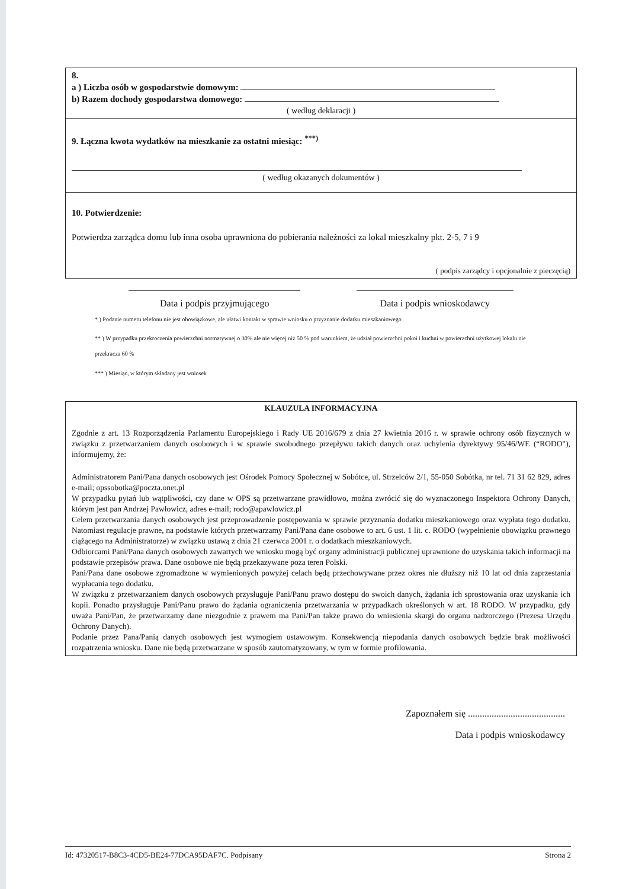8.
a ) Liczba osób w gospodarstwie domowym:
b) Razem dochody gospodarstwa domowego:
( według deklaracji )
9. Łączna kwota wydatków na mieszkanie za ostatni miesiąc: <sup>***)</sup>
( według okazanych dokumentów )
10. Potwierdzenie:
Potwierdza zarządca domu lub inna osoba uprawniona do pobierania należności za lokal mieszkalny pkt. 2-5, 7 i 9
( podpis zarządcy i opcjonalnie z pieczęcią)
Data i podpis przyjmującego Data i podpis wnioskodawcy
* ) Podanie numeru telefonu nie jest obowiązkowe, ale ułatwi kontakt w sprawie wniosku o przyznanie dodatku mieszkaniowego
** ) W przypadku przekroczenia powierzchni normatywnej o 30% ale nie więcej niż 50 % pod warunkiem, że udział powierzchni pokoi i kuchni w powierzchni użytkowej lokalu nie przekracza 60 %
*** ) Miesiąc, w którym składany jest wniosek
KLAUZULA INFORMACYJNA
Zgodnie z art. 13 Rozporządzenia Parlamentu Europejskiego i Rady UE 2016/679 z dnia 27 kwietnia 2016 r. w sprawie ochrony osób fizycznych w związku z przetwarzaniem danych osobowych i w sprawie swobodnego przepływu takich danych oraz uchylenia dyrektywy 95/46/WE (“RODO"), informujemy, że:
Administratorem Pani/Pana danych osobowych jest Ośrodek Pomocy Społecznej w Sobótce, ul. Strzelców 2/1, 55-050 Sobótka, nr tel. 71 31 62 829, adres e-mail; opssobotka@poczta.onet.pl
W przypadku pytań lub wątpliwości, czy dane w OPS są przetwarzane prawidłowo, można zwrócić się do wyznaczonego Inspektora Ochrony Danych, którym jest pan Andrzej Pawłowicz, adres e-mail; rodo@apawlowicz.pl
Celem przetwarzania danych osobowych jest przeprowadzenie postępowania w sprawie przyznania dodatku mieszkaniowego oraz wypłata tego dodatku. Natomiast regulacje prawne, na podstawie których przetwarzamy Pani/Pana dane osobowe to art. 6 ust. 1 lit. c. RODO (wypełnienie obowiązku prawnego ciążącego na Administratorze) w związku ustawą z dnia 21 czerwca 2001 r. o dodatkach mieszkaniowych.
Odbiorcami Pani/Pana danych osobowych zawartych we wniosku mogą być organy administracji publicznej uprawnione do uzyskania takich informacji na podstawie przepisów prawa. Dane osobowe nie będą przekazywane poza teren Polski.
Pani/Pana dane osobowe zgromadzone w wymienionych powyżej celach będą przechowywane przez okres nie dłuższy niż 10 lat od dnia zaprzestania wypłacania tego dodatku.
W związku z przetwarzaniem danych osobowych przysługuje Pani/Panu prawo dostępu do swoich danych, żądania ich sprostowania oraz uzyskania ich kopii. Ponadto przysługuje Pani/Panu prawo do żądania ograniczenia przetwarzania w przypadkach określonych w art. 18 RODO. W przypadku, gdy uważa Pani/Pan, że przetwarzamy dane niezgodnie z prawem ma Pani/Pan także prawo do wniesienia skargi do organu nadzorczego (Prezesa Urzędu Ochrony Danych).
Podanie przez Pana/Panią danych osobowych jest wymogiem ustawowym. Konsekwencją niepodania danych osobowych będzie brak możliwości rozpatrzenia wniosku. Dane nie będą przetwarzane w sposób zautomatyzowany, w tym w formie profilowania.
Zapoznałem się .........................................
Data i podpis wnioskodawcy
Id: 47320517-B8C3-4CD5-BE24-77DCA95DAF7C. Podpisany Strona 2